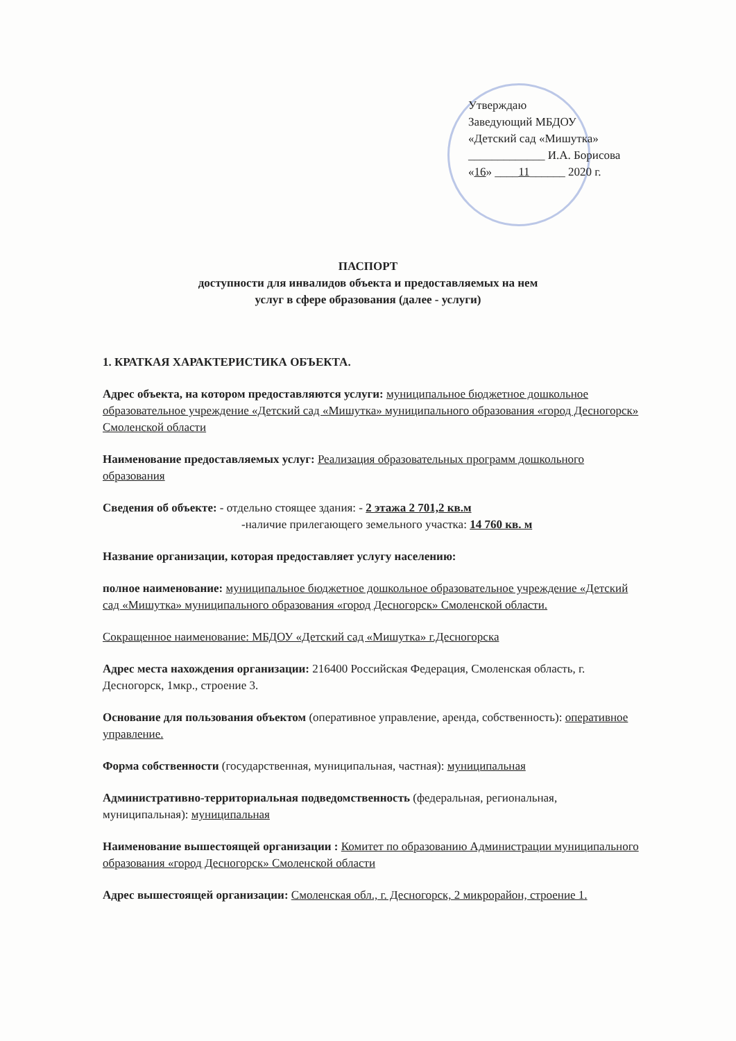Утверждаю
Заведующий МБДОУ
«Детский сад «Мишутка»
_____________ И.А. Борисова
«16» ____11______ 2020 г.
ПАСПОРТ
доступности для инвалидов объекта и предоставляемых на нем
услуг в сфере образования (далее - услуги)
1. КРАТКАЯ ХАРАКТЕРИСТИКА ОБЪЕКТА.
Адрес объекта, на котором предоставляются услуги: муниципальное бюджетное дошкольное образовательное учреждение «Детский сад «Мишутка» муниципального образования «город Десногорск» Смоленской области
Наименование предоставляемых услуг: Реализация образовательных программ дошкольного образования
Сведения об объекте: - отдельно стоящее здания: - 2 этажа 2 701,2 кв.м
-наличие прилегающего земельного участка: 14 760 кв. м
Название организации, которая предоставляет услугу населению:
полное наименование: муниципальное бюджетное дошкольное образовательное учреждение «Детский сад «Мишутка» муниципального образования «город Десногорск» Смоленской области.
Сокращенное наименование: МБДОУ «Детский сад «Мишутка» г.Десногорска
Адрес места нахождения организации: 216400 Российская Федерация, Смоленская область, г. Десногорск, 1мкр., строение 3.
Основание для пользования объектом (оперативное управление, аренда, собственность): оперативное управление.
Форма собственности (государственная, муниципальная, частная): муниципальная
Административно-территориальная подведомственность (федеральная, региональная, муниципальная): муниципальная
Наименование вышестоящей организации : Комитет по образованию Администрации муниципального образования «город Десногорск» Смоленской области
Адрес вышестоящей организации: Смоленская обл., г. Десногорск, 2 микрорайон, строение 1.